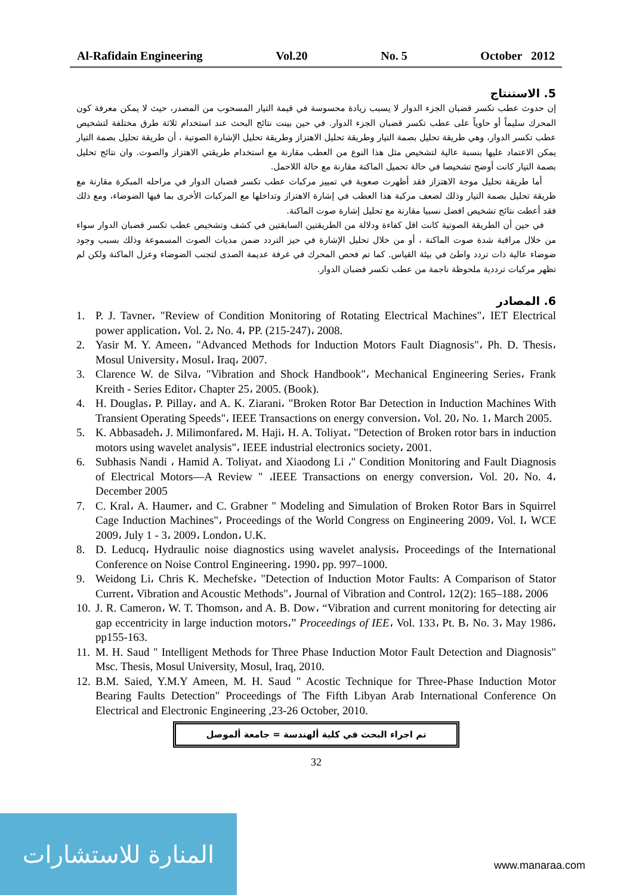Al-Rafidain Engineering Vol.20 No. 5 October 2012
5. الاستنتاج
إن حدوث عطب تكسر قضبان الجزء الدوار لا يسبب زيادة محسوسة في قيمة التيار المسحوب من المصدر، حيث لا يمكن معرفة كون المحرك سليماً أو حاوياً على عطب تكسر قضبان الجزء الدوار. في حين بينت نتائج البحث عند استخدام ثلاثة طرق مختلفة لتشخيص عطب تكسر الدوار، وهي طريقة تحليل بصمة التيار وطريقة تحليل الاهتزاز وطريقة تحليل الإشارة الصوتية ، أن طريقة تحليل بصمة التيار يمكن الاعتماد عليها بنسبة عالية لتشخيص مثل هذا النوع من العطب مقارنة مع استخدام طريقتي الاهتزاز والصوت. وان نتائج تحليل بصمة التيار كانت أوضح تشخيصا في حالة تحميل الماكنة مقارنة مع حالة اللاحمل.
أما طريقة تحليل موجة الاهتزاز فقد أظهرت صعوبة في تمييز مركبات عطب تكسر قضبان الدوار في مراحله المبكرة مقارنة مع طريقة تحليل بصمة التيار وذلك لضعف مركبة هذا العطب في إشارة الاهتزاز وتداخلها مع المركبات الأخرى بما فيها الضوضاء، ومع ذلك فقد أعطت نتائج تشخيص افضل نسبيا مقارنة مع تحليل إشارة صوت الماكنة.
في حين أن الطريقة الصوتية كانت اقل كفاءة ودلالة من الطريقتين السابقتين في كشف وتشخيص عطب تكسر قضبان الدوار سواء من خلال مراقبة شدة صوت الماكنة ، أو من خلال تحليل الإشارة في حيز التردد ضمن مديات الصوت المسموعة وذلك بسبب وجود ضوضاء عالية ذات تردد واطئ في بيئة القياس. كما تم فحص المحرك في غرفة عديمة الصدى لتجنب الضوضاء وعزل الماكنة ولكن لم تظهر مركبات ترددية ملحوظة ناجمة من عطب تكسر قضبان الدوار.
6. المصادر
1. P. J. Tavner، "Review of Condition Monitoring of Rotating Electrical Machines"، IET Electrical power application، Vol. 2، No. 4، PP. (215-247)، 2008.
2. Yasir M. Y. Ameen، "Advanced Methods for Induction Motors Fault Diagnosis"، Ph. D. Thesis، Mosul University، Mosul، Iraq، 2007.
3. Clarence W. de Silva، "Vibration and Shock Handbook"، Mechanical Engineering Series، Frank Kreith - Series Editor، Chapter 25، 2005. (Book).
4. H. Douglas، P. Pillay، and A. K. Ziarani، "Broken Rotor Bar Detection in Induction Machines With Transient Operating Speeds"، IEEE Transactions on energy conversion، Vol. 20، No. 1، March 2005.
5. K. Abbasadeh، J. Milimonfared، M. Haji، H. A. Toliyat، "Detection of Broken rotor bars in induction motors using wavelet analysis"، IEEE industrial electronics society، 2001.
6. Subhasis Nandi ، Hamid A. Toliyat، and Xiaodong Li ،" Condition Monitoring and Fault Diagnosis of Electrical Motors—A Review " ،IEEE Transactions on energy conversion، Vol. 20، No. 4، December 2005
7. C. Kral، A. Haumer، and C. Grabner " Modeling and Simulation of Broken Rotor Bars in Squirrel Cage Induction Machines"، Proceedings of the World Congress on Engineering 2009، Vol. I، WCE 2009، July 1 - 3، 2009، London، U.K.
8. D. Leducq، Hydraulic noise diagnostics using wavelet analysis، Proceedings of the International Conference on Noise Control Engineering، 1990، pp. 997–1000.
9. Weidong Li، Chris K. Mechefske، "Detection of Induction Motor Faults: A Comparison of Stator Current، Vibration and Acoustic Methods"، Journal of Vibration and Control، 12(2): 165–188، 2006
10. J. R. Cameron، W. T. Thomson، and A. B. Dow، “Vibration and current monitoring for detecting air gap eccentricity in large induction motors،” Proceedings of IEE، Vol. 133، Pt. B، No. 3، May 1986، pp155-163.
11. M. H. Saud " Intelligent Methods for Three Phase Induction Motor Fault Detection and Diagnosis" Msc. Thesis, Mosul University, Mosul, Iraq, 2010.
12. B.M. Saied, Y.M.Y Ameen, M. H. Saud " Acostic Technique for Three-Phase Induction Motor Bearing Faults Detection" Proceedings of The Fifth Libyan Arab International Conference On Electrical and Electronic Engineering ,23-26 October, 2010.
تم اجراء البحث في كلية ألهندسة = جامعة ألموصل
32
المنارة للاستشارات
www.manaraa.com